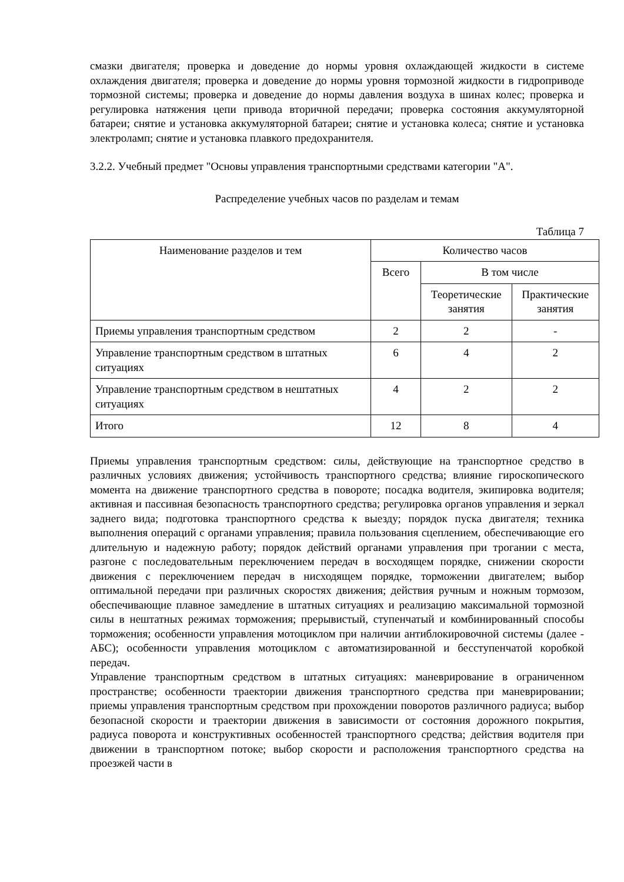смазки двигателя; проверка и доведение до нормы уровня охлаждающей жидкости в системе охлаждения двигателя; проверка и доведение до нормы уровня тормозной жидкости в гидроприводе тормозной системы; проверка и доведение до нормы давления воздуха в шинах колес; проверка и регулировка натяжения цепи привода вторичной передачи; проверка состояния аккумуляторной батареи; снятие и установка аккумуляторной батареи; снятие и установка колеса; снятие и установка электроламп; снятие и установка плавкого предохранителя.
3.2.2. Учебный предмет "Основы управления транспортными средствами категории "А".
Распределение учебных часов по разделам и темам
Таблица 7
| Наименование разделов и тем | Количество часов | | |
| --- | --- | --- | --- |
| | Всего | В том числе | |
| | | Теоретические занятия | Практические занятия |
| Приемы управления транспортным средством | 2 | 2 | - |
| Управление транспортным средством в штатных ситуациях | 6 | 4 | 2 |
| Управление транспортным средством в нештатных ситуациях | 4 | 2 | 2 |
| Итого | 12 | 8 | 4 |
Приемы управления транспортным средством: силы, действующие на транспортное средство в различных условиях движения; устойчивость транспортного средства; влияние гироскопического момента на движение транспортного средства в повороте; посадка водителя, экипировка водителя; активная и пассивная безопасность транспортного средства; регулировка органов управления и зеркал заднего вида; подготовка транспортного средства к выезду; порядок пуска двигателя; техника выполнения операций с органами управления; правила пользования сцеплением, обеспечивающие его длительную и надежную работу; порядок действий органами управления при трогании с места, разгоне с последовательным переключением передач в восходящем порядке, снижении скорости движения с переключением передач в нисходящем порядке, торможении двигателем; выбор оптимальной передачи при различных скоростях движения; действия ручным и ножным тормозом, обеспечивающие плавное замедление в штатных ситуациях и реализацию максимальной тормозной силы в нештатных режимах торможения; прерывистый, ступенчатый и комбинированный способы торможения; особенности управления мотоциклом при наличии антиблокировочной системы (далее - АБС); особенности управления мотоциклом с автоматизированной и бесступенчатой коробкой передач.
Управление транспортным средством в штатных ситуациях: маневрирование в ограниченном пространстве; особенности траектории движения транспортного средства при маневрировании; приемы управления транспортным средством при прохождении поворотов различного радиуса; выбор безопасной скорости и траектории движения в зависимости от состояния дорожного покрытия, радиуса поворота и конструктивных особенностей транспортного средства; действия водителя при движении в транспортном потоке; выбор скорости и расположения транспортного средства на проезжей части в